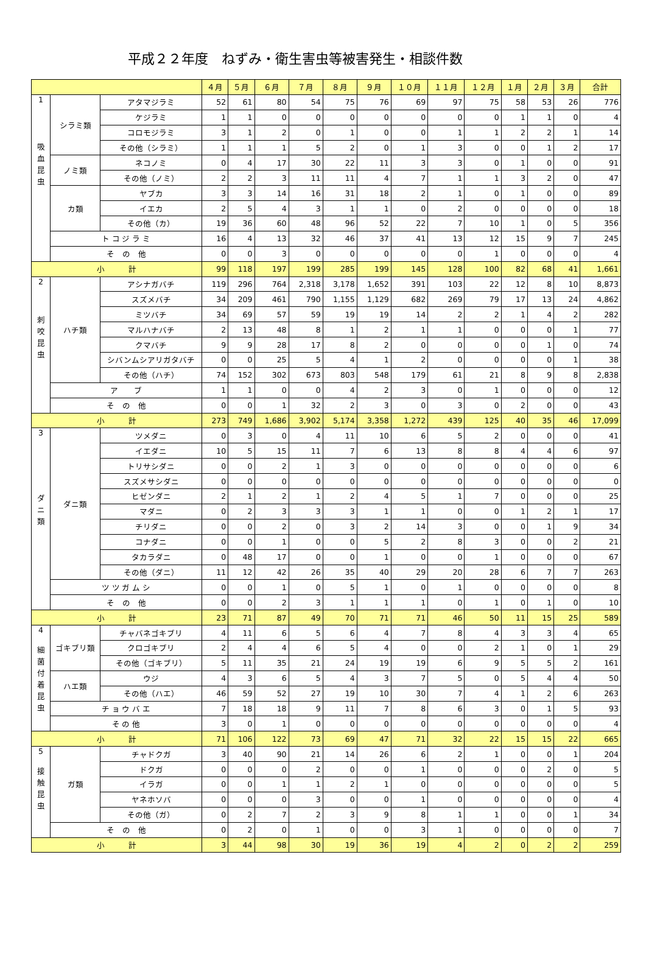平成２２年度　ねずみ・衛生害虫等被害発生・相談件数
| | | | ４月 | ５月 | ６月 | ７月 | ８月 | ９月 | １０月 | １１月 | １２月 | １月 | ２月 | ３月 | 合計 |
| --- | --- | --- | --- | --- | --- | --- | --- | --- | --- | --- | --- | --- | --- | --- | --- |
| 1 吸 血 昆 虫 | シラミ類 | アタマジラミ | 52 | 61 | 80 | 54 | 75 | 76 | 69 | 97 | 75 | 58 | 53 | 26 | 776 |
| | | ケジラミ | 1 | 1 | 0 | 0 | 0 | 0 | 0 | 0 | 0 | 1 | 1 | 0 | 4 |
| | | コロモジラミ | 3 | 1 | 2 | 0 | 1 | 0 | 0 | 1 | 1 | 2 | 2 | 1 | 14 |
| | | その他（シラミ） | 1 | 1 | 1 | 5 | 2 | 0 | 1 | 3 | 0 | 0 | 1 | 2 | 17 |
| | ノミ類 | ネコノミ | 0 | 4 | 17 | 30 | 22 | 11 | 3 | 3 | 0 | 1 | 0 | 0 | 91 |
| | | その他（ノミ） | 2 | 2 | 3 | 11 | 11 | 4 | 7 | 1 | 1 | 3 | 2 | 0 | 47 |
| | カ類 | ヤブカ | 3 | 3 | 14 | 16 | 31 | 18 | 2 | 1 | 0 | 1 | 0 | 0 | 89 |
| | | イエカ | 2 | 5 | 4 | 3 | 1 | 1 | 0 | 2 | 0 | 0 | 0 | 0 | 18 |
| | | その他（カ） | 19 | 36 | 60 | 48 | 96 | 52 | 22 | 7 | 10 | 1 | 0 | 5 | 356 |
| | ト コ ジ ラ ミ | | 16 | 4 | 13 | 32 | 46 | 37 | 41 | 13 | 12 | 15 | 9 | 7 | 245 |
| | そ の 他 | | 0 | 0 | 3 | 0 | 0 | 0 | 0 | 0 | 1 | 0 | 0 | 0 | 4 |
| 小 計 | | | 99 | 118 | 197 | 199 | 285 | 199 | 145 | 128 | 100 | 82 | 68 | 41 | 1,661 |
| 2 刺 咬 昆 虫 | ハチ類 | アシナガバチ | 119 | 296 | 764 | 2,318 | 3,178 | 1,652 | 391 | 103 | 22 | 12 | 8 | 10 | 8,873 |
| | | スズメバチ | 34 | 209 | 461 | 790 | 1,155 | 1,129 | 682 | 269 | 79 | 17 | 13 | 24 | 4,862 |
| | | ミツバチ | 34 | 69 | 57 | 59 | 19 | 19 | 14 | 2 | 2 | 1 | 4 | 2 | 282 |
| | | マルハナバチ | 2 | 13 | 48 | 8 | 1 | 2 | 1 | 1 | 0 | 0 | 0 | 1 | 77 |
| | | クマバチ | 9 | 9 | 28 | 17 | 8 | 2 | 0 | 0 | 0 | 0 | 1 | 0 | 74 |
| | | シバンムシアリガタバチ | 0 | 0 | 25 | 5 | 4 | 1 | 2 | 0 | 0 | 0 | 0 | 1 | 38 |
| | | その他（ハチ） | 74 | 152 | 302 | 673 | 803 | 548 | 179 | 61 | 21 | 8 | 9 | 8 | 2,838 |
| | ア ブ | | 1 | 1 | 0 | 0 | 4 | 2 | 3 | 0 | 1 | 0 | 0 | 0 | 12 |
| | そ の 他 | | 0 | 0 | 1 | 32 | 2 | 3 | 0 | 3 | 0 | 2 | 0 | 0 | 43 |
| 小 計 | | | 273 | 749 | 1,686 | 3,902 | 5,174 | 3,358 | 1,272 | 439 | 125 | 40 | 35 | 46 | 17,099 |
| 3 ダ ニ 類 | ダニ類 | ツメダニ | 0 | 3 | 0 | 4 | 11 | 10 | 6 | 5 | 2 | 0 | 0 | 0 | 41 |
| | | イエダニ | 10 | 5 | 15 | 11 | 7 | 6 | 13 | 8 | 8 | 4 | 4 | 6 | 97 |
| | | トリサシダニ | 0 | 0 | 2 | 1 | 3 | 0 | 0 | 0 | 0 | 0 | 0 | 0 | 6 |
| | | スズメサシダニ | 0 | 0 | 0 | 0 | 0 | 0 | 0 | 0 | 0 | 0 | 0 | 0 | 0 |
| | | ヒゼンダニ | 2 | 1 | 2 | 1 | 2 | 4 | 5 | 1 | 7 | 0 | 0 | 0 | 25 |
| | | マダニ | 0 | 2 | 3 | 3 | 3 | 1 | 1 | 0 | 0 | 1 | 2 | 1 | 17 |
| | | チリダニ | 0 | 0 | 2 | 0 | 3 | 2 | 14 | 3 | 0 | 0 | 1 | 9 | 34 |
| | | コナダニ | 0 | 0 | 1 | 0 | 0 | 5 | 2 | 8 | 3 | 0 | 0 | 2 | 21 |
| | | タカラダニ | 0 | 48 | 17 | 0 | 0 | 1 | 0 | 0 | 1 | 0 | 0 | 0 | 67 |
| | | その他（ダニ） | 11 | 12 | 42 | 26 | 35 | 40 | 29 | 20 | 28 | 6 | 7 | 7 | 263 |
| | ツ ツ ガ ム シ | | 0 | 0 | 1 | 0 | 5 | 1 | 0 | 1 | 0 | 0 | 0 | 0 | 8 |
| | そ の 他 | | 0 | 0 | 2 | 3 | 1 | 1 | 1 | 0 | 1 | 0 | 1 | 0 | 10 |
| 小 計 | | | 23 | 71 | 87 | 49 | 70 | 71 | 71 | 46 | 50 | 11 | 15 | 25 | 589 |
| 4 細 菌 付 着 昆 虫 | ゴキブリ類 | チャバネゴキブリ | 4 | 11 | 6 | 5 | 6 | 4 | 7 | 8 | 4 | 3 | 3 | 4 | 65 |
| | | クロゴキブリ | 2 | 4 | 4 | 6 | 5 | 4 | 0 | 0 | 2 | 1 | 0 | 1 | 29 |
| | | その他（ゴキブリ） | 5 | 11 | 35 | 21 | 24 | 19 | 19 | 6 | 9 | 5 | 5 | 2 | 161 |
| | ハエ類 | ウジ | 4 | 3 | 6 | 5 | 4 | 3 | 7 | 5 | 0 | 5 | 4 | 4 | 50 |
| | | その他（ハエ） | 46 | 59 | 52 | 27 | 19 | 10 | 30 | 7 | 4 | 1 | 2 | 6 | 263 |
| | チ ョ ウ バ エ | | 7 | 18 | 18 | 9 | 11 | 7 | 8 | 6 | 3 | 0 | 1 | 5 | 93 |
| | そ の 他 | | 3 | 0 | 1 | 0 | 0 | 0 | 0 | 0 | 0 | 0 | 0 | 0 | 4 |
| 小 計 | | | 71 | 106 | 122 | 73 | 69 | 47 | 71 | 32 | 22 | 15 | 15 | 22 | 665 |
| 5 接 触 昆 虫 | ガ類 | チャドクガ | 3 | 40 | 90 | 21 | 14 | 26 | 6 | 2 | 1 | 0 | 0 | 1 | 204 |
| | | ドクガ | 0 | 0 | 0 | 2 | 0 | 0 | 1 | 0 | 0 | 0 | 2 | 0 | 5 |
| | | イラガ | 0 | 0 | 1 | 1 | 2 | 1 | 0 | 0 | 0 | 0 | 0 | 0 | 5 |
| | | ヤネホソバ | 0 | 0 | 0 | 3 | 0 | 0 | 1 | 0 | 0 | 0 | 0 | 0 | 4 |
| | | その他（ガ） | 0 | 2 | 7 | 2 | 3 | 9 | 8 | 1 | 1 | 0 | 0 | 1 | 34 |
| | そ の 他 | | 0 | 2 | 0 | 1 | 0 | 0 | 3 | 1 | 0 | 0 | 0 | 0 | 7 |
| 小 計 | | | 3 | 44 | 98 | 30 | 19 | 36 | 19 | 4 | 2 | 0 | 2 | 2 | 259 |